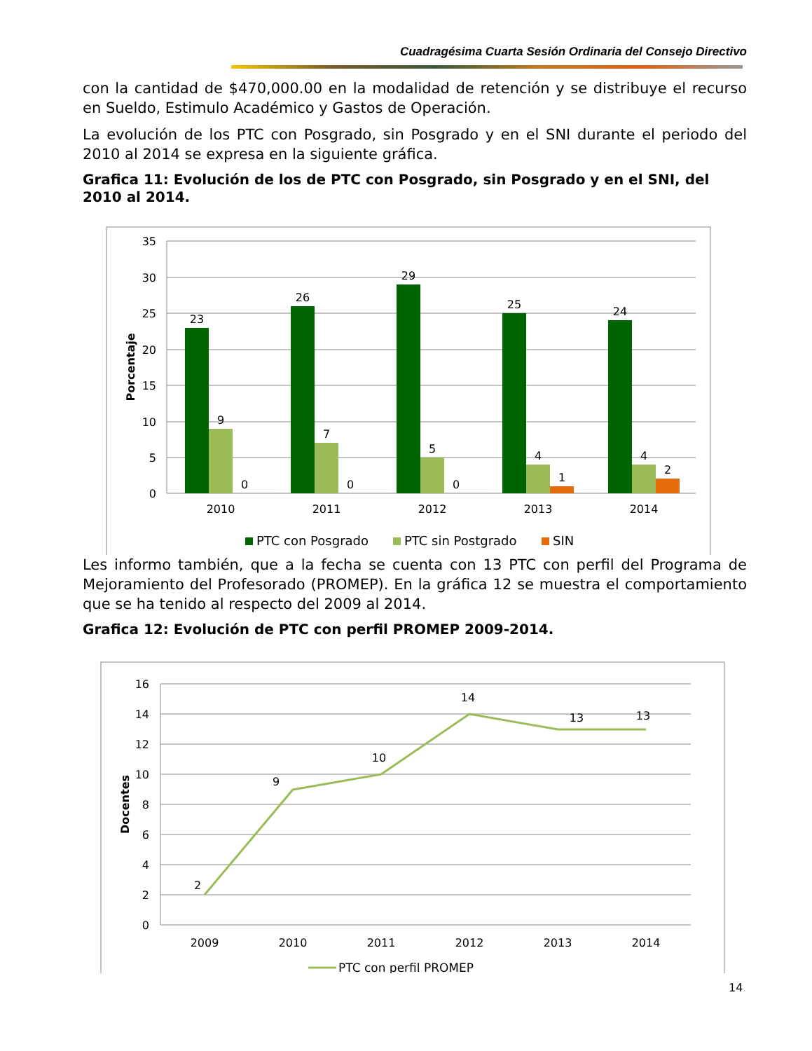Cuadragésima Cuarta Sesión Ordinaria del Consejo Directivo
con la cantidad de $470,000.00 en la modalidad de retención y se distribuye el recurso en Sueldo, Estimulo Académico y Gastos de Operación.
La evolución de los PTC con Posgrado, sin Posgrado y en el SNI durante el periodo del 2010 al 2014 se expresa en la siguiente gráfica.
Grafica 11: Evolución de los de PTC con Posgrado, sin Posgrado y en el SNI, del 2010 al 2014.
35
30
25
20
15
10
5
0
Porcentaje
23
9
0
26
7
0
29
5
0
25
4
1
24
4
2
2010
2011
2012
2013
2014
PTC con Posgrado
PTC sin Postgrado
SIN
Les informo también, que a la fecha se cuenta con 13 PTC con perfil del Programa de Mejoramiento del Profesorado (PROMEP). En la gráfica 12 se muestra el comportamiento que se ha tenido al respecto del 2009 al 2014.
Grafica 12: Evolución de PTC con perfil PROMEP 2009-2014.
16
14
12
10
8
6
4
2
0
Docentes
2
9
10
14
13
13
2009
2010
2011
2012
2013
2014
PTC con perfil PROMEP
14